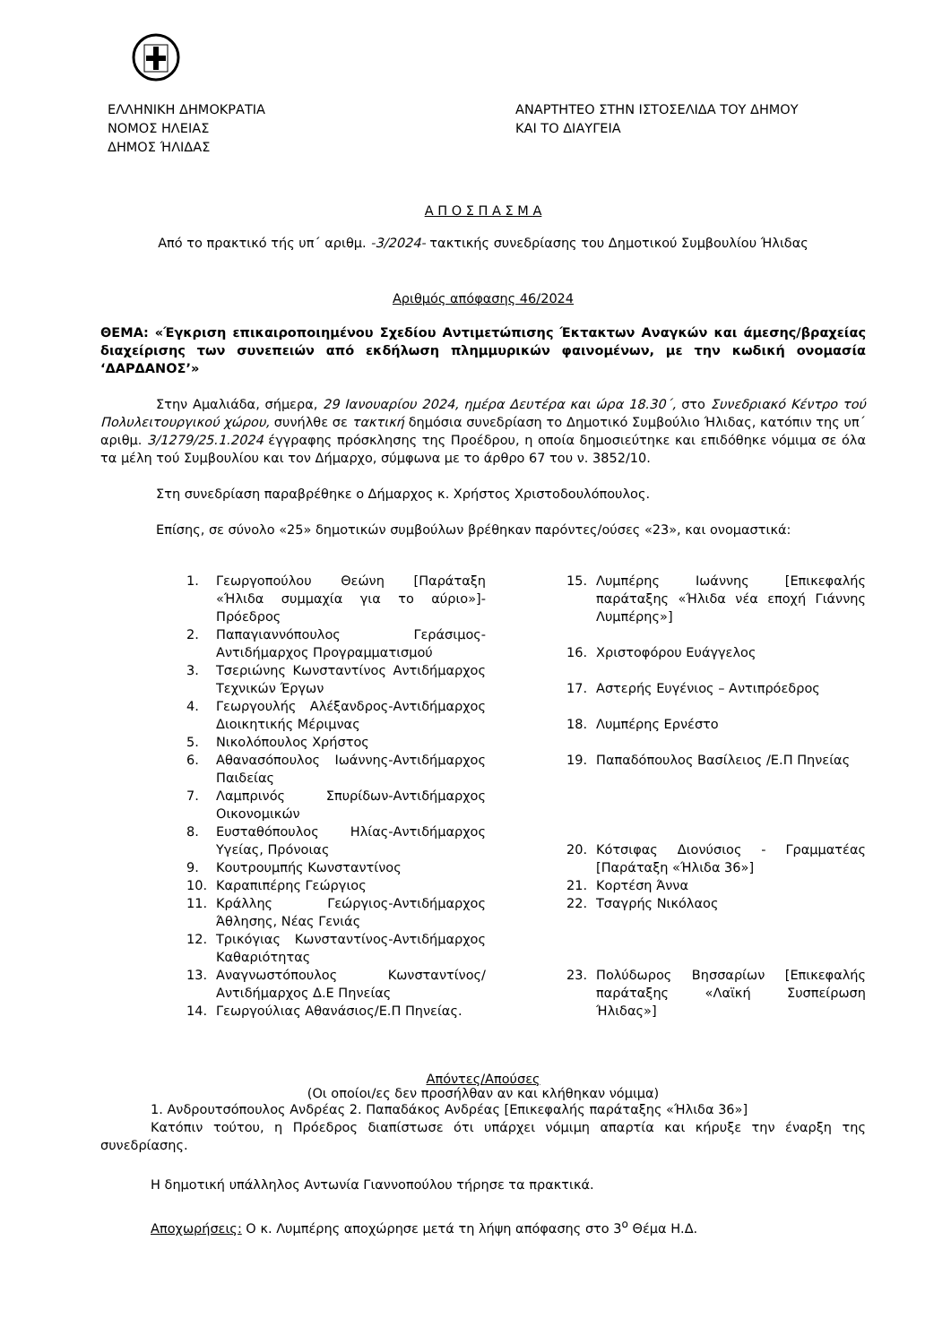ΕΛΛΗΝΙΚΗ ΔΗΜΟΚΡΑΤΙΑ
ΝΟΜΟΣ ΗΛΕΙΑΣ
ΔΗΜΟΣ ΉΛΙΔΑΣ
ΑΝΑΡΤΗΤΕΟ ΣΤΗΝ ΙΣΤΟΣΕΛΙΔΑ ΤΟΥ ΔΗΜΟΥ
ΚΑΙ ΤΟ ΔΙΑΥΓΕΙΑ
Α Π Ο Σ Π Α Σ Μ Α
Από το πρακτικό τής υπ΄ αριθμ. -3/2024- τακτικής συνεδρίασης του Δημοτικού Συμβουλίου Ήλιδας
Αριθμός απόφασης 46/2024
ΘΕΜΑ: «Έγκριση επικαιροποιημένου Σχεδίου Αντιμετώπισης Έκτακτων Αναγκών και άμεσης/βραχείας διαχείρισης των συνεπειών από εκδήλωση πλημμυρικών φαινομένων, με την κωδική ονομασία ‘ΔΑΡΔΑΝΟΣ’»
Στην Αμαλιάδα, σήμερα, 29 Ιανουαρίου 2024, ημέρα Δευτέρα και ώρα 18.30΄, στο Συνεδριακό Κέντρο τού Πολυλειτουργικού χώρου, συνήλθε σε τακτική δημόσια συνεδρίαση το Δημοτικό Συμβούλιο Ήλιδας, κατόπιν της υπ΄ αριθμ. 3/1279/25.1.2024 έγγραφης πρόσκλησης της Προέδρου, η οποία δημοσιεύτηκε και επιδόθηκε νόμιμα σε όλα τα μέλη τού Συμβουλίου και τον Δήμαρχο, σύμφωνα με το άρθρο 67 του ν. 3852/10.
Στη συνεδρίαση παραβρέθηκε ο Δήμαρχος κ. Χρήστος Χριστοδουλόπουλος.
Επίσης, σε σύνολο «25» δημοτικών συμβούλων βρέθηκαν παρόντες/ούσες «23», και ονομαστικά:
1. Γεωργοπούλου Θεώνη [Παράταξη «Ήλιδα συμμαχία για το αύριο»]-Πρόεδρος
2. Παπαγιαννόπουλος Γεράσιμος-Αντιδήμαρχος Προγραμματισμού
3. Τσεριώνης Κωνσταντίνος Αντιδήμαρχος Τεχνικών Έργων
4. Γεωργουλής Αλέξανδρος-Αντιδήμαρχος Διοικητικής Μέριμνας
5. Νικολόπουλος Χρήστος
6. Αθανασόπουλος Ιωάννης-Αντιδήμαρχος Παιδείας
7. Λαμπρινός Σπυρίδων-Αντιδήμαρχος Οικονομικών
8. Ευσταθόπουλος Ηλίας-Αντιδήμαρχος Υγείας, Πρόνοιας
9. Κουτρουμπής Κωνσταντίνος
10. Καραπιπέρης Γεώργιος
11. Κράλλης Γεώργιος-Αντιδήμαρχος Άθλησης, Νέας Γενιάς
12. Τρικόγιας Κωνσταντίνος-Αντιδήμαρχος Καθαριότητας
13. Αναγνωστόπουλος Κωνσταντίνος/ Αντιδήμαρχος Δ.Ε Πηνείας
14. Γεωργούλιας Αθανάσιος/Ε.Π Πηνείας.
15. Λυμπέρης Ιωάννης [Επικεφαλής παράταξης «Ήλιδα νέα εποχή Γιάννης Λυμπέρης»]
16. Χριστοφόρου Ευάγγελος
17. Αστερής Ευγένιος – Αντιπρόεδρος
18. Λυμπέρης Ερνέστο
19. Παπαδόπουλος Βασίλειος /Ε.Π Πηνείας
20. Κότσιφας Διονύσιος - Γραμματέας [Παράταξη «Ήλιδα 36»]
21. Κορτέση Άννα
22. Τσαγρής Νικόλαος
23. Πολύδωρος Βησσαρίων [Επικεφαλής παράταξης «Λαϊκή Συσπείρωση Ήλιδας»]
Απόντες/Απούσες
(Οι οποίοι/ες δεν προσήλθαν αν και κλήθηκαν νόμιμα)
1. Ανδρουτσόπουλος Ανδρέας 2. Παπαδάκος Ανδρέας [Επικεφαλής παράταξης «Ήλιδα 36»]
Κατόπιν τούτου, η Πρόεδρος διαπίστωσε ότι υπάρχει νόμιμη απαρτία και κήρυξε την έναρξη της συνεδρίασης.
Η δημοτική υπάλληλος Αντωνία Γιαννοπούλου τήρησε τα πρακτικά.
Αποχωρήσεις: Ο κ. Λυμπέρης αποχώρησε μετά τη λήψη απόφασης στο 3<sup>ο</sup> Θέμα Η.Δ.